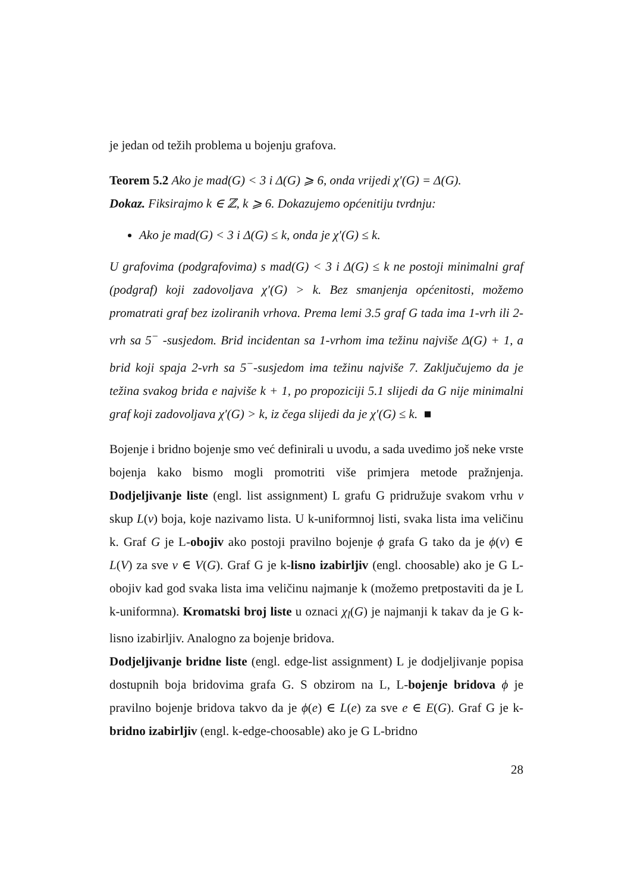je jedan od težih problema u bojenju grafova.
Teorem 5.2 Ako je mad(G) < 3 i Δ(G) ⩾ 6, onda vrijedi χ′(G) = Δ(G).
Dokaz. Fiksirajmo k ∈ ℤ, k ⩾ 6. Dokazujemo općenitiju tvrdnju:
Ako je mad(G) < 3 i Δ(G) ≤ k, onda je χ′(G) ≤ k.
U grafovima (podgrafovima) s mad(G) < 3 i Δ(G) ≤ k ne postoji minimalni graf (podgraf) koji zadovoljava χ′(G) > k. Bez smanjenja općenitosti, možemo promatrati graf bez izoliranih vrhova. Prema lemi 3.5 graf G tada ima 1-vrh ili 2-vrh sa 5<sup>−</sup> -susjedom. Brid incidentan sa 1-vrhom ima težinu najviše Δ(G) + 1, a brid koji spaja 2-vrh sa 5<sup>−</sup>-susjedom ima težinu najviše 7. Zaključujemo da je težina svakog brida e najviše k + 1, po propoziciji 5.1 slijedi da G nije minimalni graf koji zadovoljava χ′(G) > k, iz čega slijedi da je χ′(G) ≤ k. ■
Bojenje i bridno bojenje smo već definirali u uvodu, a sada uvedimo još neke vrste bojenja kako bismo mogli promotriti više primjera metode pražnjenja. Dodjeljivanje liste (engl. list assignment) L grafu G pridružuje svakom vrhu v skup L(v) boja, koje nazivamo lista. U k-uniformnoj listi, svaka lista ima veličinu k. Graf G je L-obojiv ako postoji pravilno bojenje ϕ grafa G tako da je ϕ(v) ∈ L(V) za sve v ∈ V(G). Graf G je k-lisno izabirljiv (engl. choosable) ako je G L-obojiv kad god svaka lista ima veličinu najmanje k (možemo pretpostaviti da je L k-uniformna). Kromatski broj liste u oznaci χ<sub>l</sub>(G) je najmanji k takav da je G k-lisno izabirljiv. Analogno za bojenje bridova.
Dodjeljivanje bridne liste (engl. edge-list assignment) L je dodjeljivanje popisa dostupnih boja bridovima grafa G. S obzirom na L, L-bojenje bridova ϕ je pravilno bojenje bridova takvo da je ϕ(e) ∈ L(e) za sve e ∈ E(G). Graf G je k-bridno izabirljiv (engl. k-edge-choosable) ako je G L-bridno
28